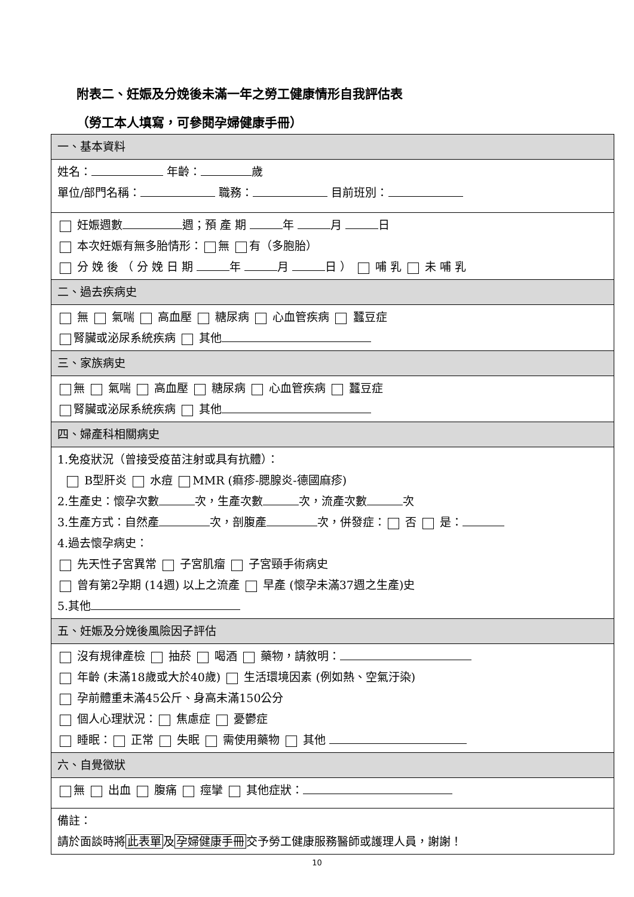附表二、妊娠及分娩後未滿一年之勞工健康情形自我評估表
（勞工本人填寫，可參閱孕婦健康手冊）
| 一、基本資料 |
| 姓名： 年齡： 歲 單位/部門名稱： 職務： 目前班別： |
| 妊娠週數 週；預 產 期 年 月 日 本次妊娠有無多胎情形： 無 有（多胞胎） 分 娩 後 （ 分 娩 日 期 年 月 日 ） 哺 乳 未 哺 乳 |
| 二、過去疾病史 |
| 無 氣喘 高血壓 糖尿病 心血管疾病 蠶豆症 腎臟或泌尿系統疾病 其他 |
| 三、家族病史 |
| 無 氣喘 高血壓 糖尿病 心血管疾病 蠶豆症 腎臟或泌尿系統疾病 其他 |
| 四、婦產科相關病史 |
| 1.免疫狀況（曾接受疫苗注射或具有抗體）： B型肝炎 水痘 MMR (痲疹-腮腺炎-德國麻疹) 2.生產史：懷孕次數 次，生產次數 次，流產次數 次 3.生產方式：自然產 次，剖腹產 次，併發症： 否 是： 4.過去懷孕病史： 先天性子宮異常 子宮肌瘤 子宮頸手術病史 曾有第2孕期 (14週) 以上之流產 早產 (懷孕未滿37週之生產)史 5.其他 |
| 五、妊娠及分娩後風險因子評估 |
| 沒有規律產檢 抽菸 喝酒 藥物，請敘明： 年齡 (未滿18歲或大於40歲) 生活環境因素 (例如熱、空氣汙染) 孕前體重未滿45公斤、身高未滿150公分 個人心理狀況： 焦慮症 憂鬱症 睡眠： 正常 失眠 需使用藥物 其他 |
| 六、自覺徵狀 |
| 無 出血 腹痛 痙攣 其他症狀： |
| 備註： 請於面談時將 此表單 及 孕婦健康手冊 交予勞工健康服務醫師或護理人員，謝謝！ |
10